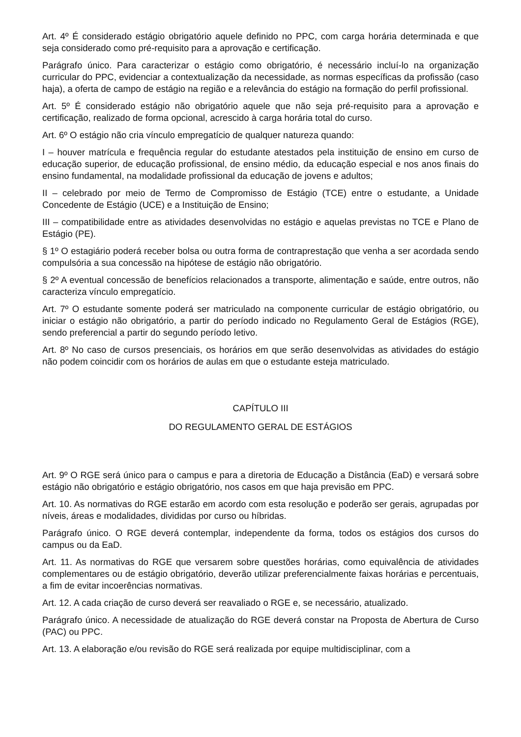Art. 4º É considerado estágio obrigatório aquele definido no PPC, com carga horária determinada e que seja considerado como pré-requisito para a aprovação e certificação.
Parágrafo único. Para caracterizar o estágio como obrigatório, é necessário incluí-lo na organização curricular do PPC, evidenciar a contextualização da necessidade, as normas específicas da profissão (caso haja), a oferta de campo de estágio na região e a relevância do estágio na formação do perfil profissional.
Art. 5º É considerado estágio não obrigatório aquele que não seja pré-requisito para a aprovação e certificação, realizado de forma opcional, acrescido à carga horária total do curso.
Art. 6º O estágio não cria vínculo empregatício de qualquer natureza quando:
I – houver matrícula e frequência regular do estudante atestados pela instituição de ensino em curso de educação superior, de educação profissional, de ensino médio, da educação especial e nos anos finais do ensino fundamental, na modalidade profissional da educação de jovens e adultos;
II – celebrado por meio de Termo de Compromisso de Estágio (TCE) entre o estudante, a Unidade Concedente de Estágio (UCE) e a Instituição de Ensino;
III – compatibilidade entre as atividades desenvolvidas no estágio e aquelas previstas no TCE e Plano de Estágio (PE).
§ 1º O estagiário poderá receber bolsa ou outra forma de contraprestação que venha a ser acordada sendo compulsória a sua concessão na hipótese de estágio não obrigatório.
§ 2º A eventual concessão de benefícios relacionados a transporte, alimentação e saúde, entre outros, não caracteriza vínculo empregatício.
Art. 7º O estudante somente poderá ser matriculado na componente curricular de estágio obrigatório, ou iniciar o estágio não obrigatório, a partir do período indicado no Regulamento Geral de Estágios (RGE), sendo preferencial a partir do segundo período letivo.
Art. 8º No caso de cursos presenciais, os horários em que serão desenvolvidas as atividades do estágio não podem coincidir com os horários de aulas em que o estudante esteja matriculado.
CAPÍTULO III
DO REGULAMENTO GERAL DE ESTÁGIOS
Art. 9º O RGE será único para o campus e para a diretoria de Educação a Distância (EaD) e versará sobre estágio não obrigatório e estágio obrigatório, nos casos em que haja previsão em PPC.
Art. 10. As normativas do RGE estarão em acordo com esta resolução e poderão ser gerais, agrupadas por níveis, áreas e modalidades, divididas por curso ou híbridas.
Parágrafo único. O RGE deverá contemplar, independente da forma, todos os estágios dos cursos do campus ou da EaD.
Art. 11. As normativas do RGE que versarem sobre questões horárias, como equivalência de atividades complementares ou de estágio obrigatório, deverão utilizar preferencialmente faixas horárias e percentuais, a fim de evitar incoerências normativas.
Art. 12. A cada criação de curso deverá ser reavaliado o RGE e, se necessário, atualizado.
Parágrafo único. A necessidade de atualização do RGE deverá constar na Proposta de Abertura de Curso (PAC) ou PPC.
Art. 13. A elaboração e/ou revisão do RGE será realizada por equipe multidisciplinar, com a